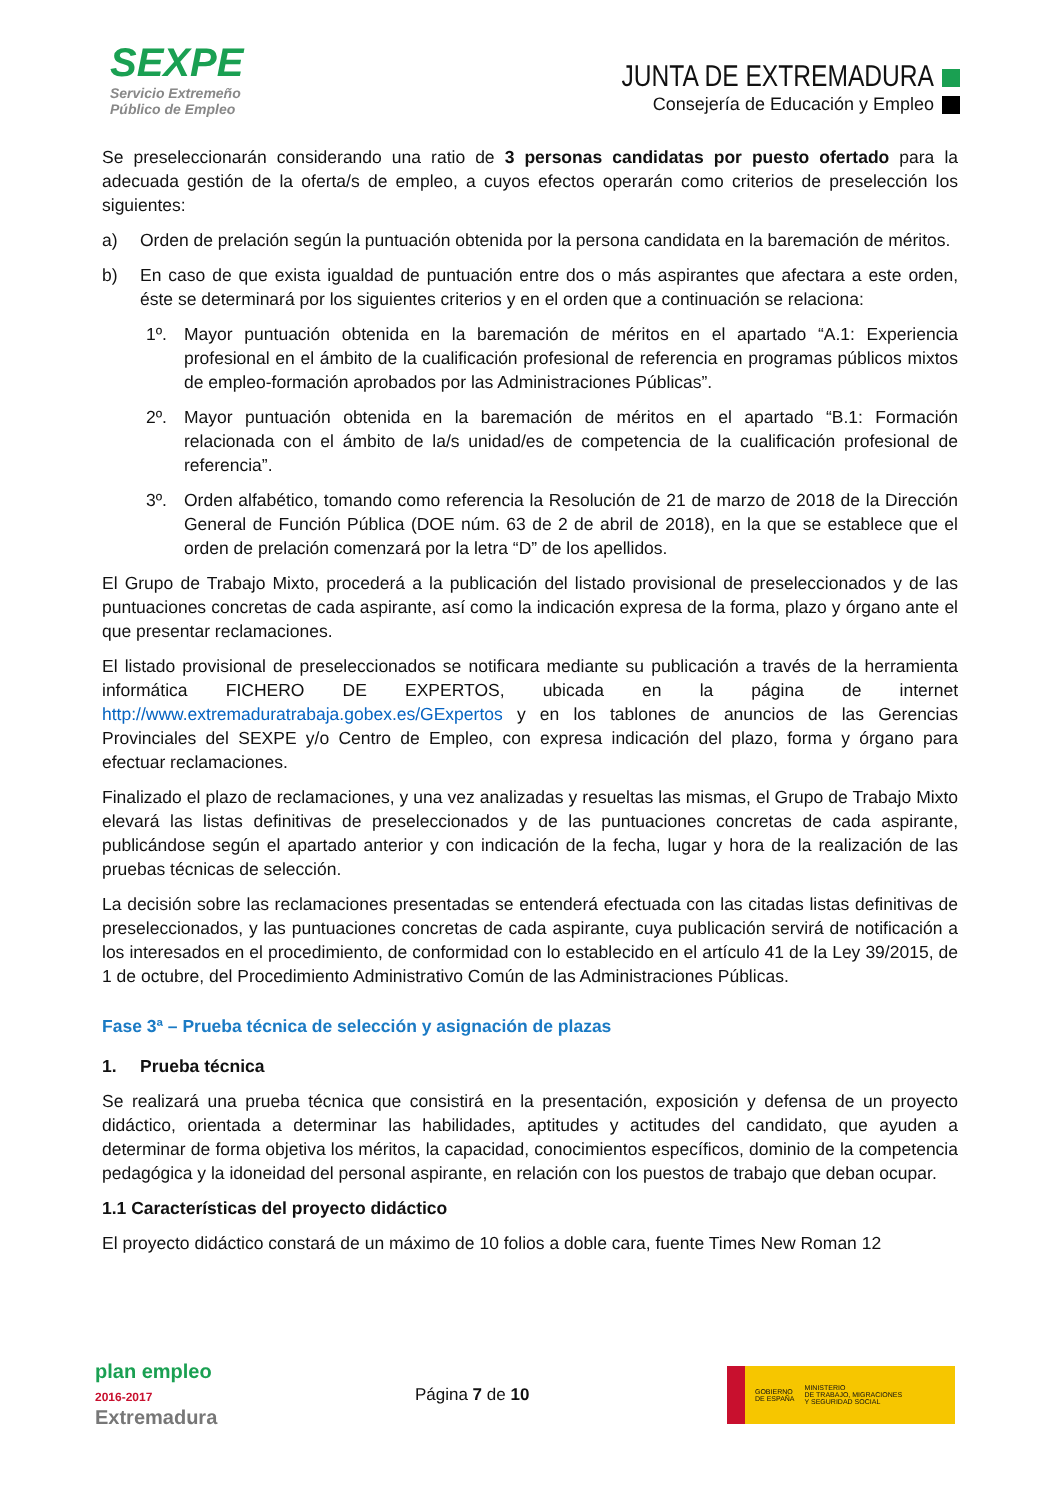SEXPE
Servicio Extremeño
Público de Empleo
JUNTA DE EXTREMADURA
Consejería de Educación y Empleo
Se preseleccionarán considerando una ratio de 3 personas candidatas por puesto ofertado para la adecuada gestión de la oferta/s de empleo, a cuyos efectos operarán como criterios de preselección los siguientes:
a) Orden de prelación según la puntuación obtenida por la persona candidata en la baremación de méritos.
b) En caso de que exista igualdad de puntuación entre dos o más aspirantes que afectara a este orden, éste se determinará por los siguientes criterios y en el orden que a continuación se relaciona:
1º. Mayor puntuación obtenida en la baremación de méritos en el apartado “A.1: Experiencia profesional en el ámbito de la cualificación profesional de referencia en programas públicos mixtos de empleo-formación aprobados por las Administraciones Públicas”.
2º. Mayor puntuación obtenida en la baremación de méritos en el apartado “B.1: Formación relacionada con el ámbito de la/s unidad/es de competencia de la cualificación profesional de referencia”.
3º. Orden alfabético, tomando como referencia la Resolución de 21 de marzo de 2018 de la Dirección General de Función Pública (DOE núm. 63 de 2 de abril de 2018), en la que se establece que el orden de prelación comenzará por la letra “D” de los apellidos.
El Grupo de Trabajo Mixto, procederá a la publicación del listado provisional de preseleccionados y de las puntuaciones concretas de cada aspirante, así como la indicación expresa de la forma, plazo y órgano ante el que presentar reclamaciones.
El listado provisional de preseleccionados se notificara mediante su publicación a través de la herramienta informática FICHERO DE EXPERTOS, ubicada en la página de internet http://www.extremaduratrabaja.gobex.es/GExpertos y en los tablones de anuncios de las Gerencias Provinciales del SEXPE y/o Centro de Empleo, con expresa indicación del plazo, forma y órgano para efectuar reclamaciones.
Finalizado el plazo de reclamaciones, y una vez analizadas y resueltas las mismas, el Grupo de Trabajo Mixto elevará las listas definitivas de preseleccionados y de las puntuaciones concretas de cada aspirante, publicándose según el apartado anterior y con indicación de la fecha, lugar y hora de la realización de las pruebas técnicas de selección.
La decisión sobre las reclamaciones presentadas se entenderá efectuada con las citadas listas definitivas de preseleccionados, y las puntuaciones concretas de cada aspirante, cuya publicación servirá de notificación a los interesados en el procedimiento, de conformidad con lo establecido en el artículo 41 de la Ley 39/2015, de 1 de octubre, del Procedimiento Administrativo Común de las Administraciones Públicas.
Fase 3ª – Prueba técnica de selección y asignación de plazas
1. Prueba técnica
Se realizará una prueba técnica que consistirá en la presentación, exposición y defensa de un proyecto didáctico, orientada a determinar las habilidades, aptitudes y actitudes del candidato, que ayuden a determinar de forma objetiva los méritos, la capacidad, conocimientos específicos, dominio de la competencia pedagógica y la idoneidad del personal aspirante, en relación con los puestos de trabajo que deban ocupar.
1.1 Características del proyecto didáctico
El proyecto didáctico constará de un máximo de 10 folios a doble cara, fuente Times New Roman 12
plan empleo
2016-2017
Extremadura
Página 7 de 10
GOBIERNO
DE ESPAÑA MINISTERIO
DE TRABAJO, MIGRACIONES
Y SEGURIDAD SOCIAL